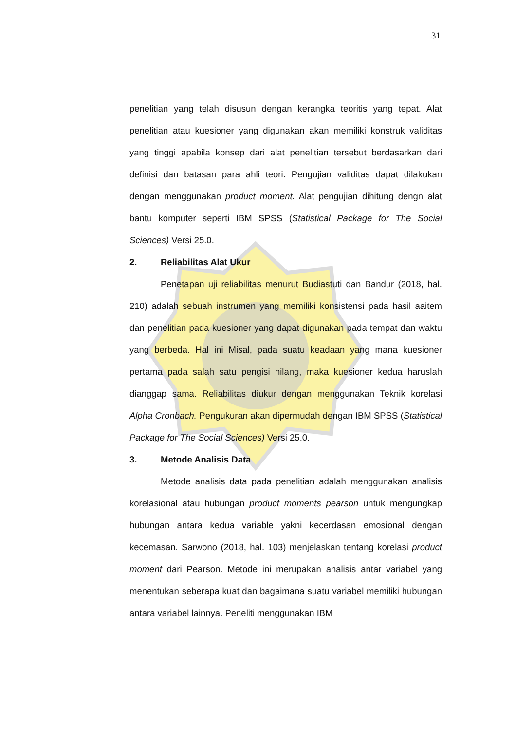31
penelitian yang telah disusun dengan kerangka teoritis yang tepat. Alat penelitian atau kuesioner yang digunakan akan memiliki konstruk validitas yang tinggi apabila konsep dari alat penelitian tersebut berdasarkan dari definisi dan batasan para ahli teori. Pengujian validitas dapat dilakukan dengan menggunakan product moment. Alat pengujian dihitung dengn alat bantu komputer seperti IBM SPSS (Statistical Package for The Social Sciences) Versi 25.0.
2. Reliabilitas Alat Ukur
Penetapan uji reliabilitas menurut Budiastuti dan Bandur (2018, hal. 210) adalah sebuah instrumen yang memiliki konsistensi pada hasil aaitem dan penelitian pada kuesioner yang dapat digunakan pada tempat dan waktu yang berbeda. Hal ini Misal, pada suatu keadaan yang mana kuesioner pertama pada salah satu pengisi hilang, maka kuesioner kedua haruslah dianggap sama. Reliabilitas diukur dengan menggunakan Teknik korelasi Alpha Cronbach. Pengukuran akan dipermudah dengan IBM SPSS (Statistical Package for The Social Sciences) Versi 25.0.
3. Metode Analisis Data
Metode analisis data pada penelitian adalah menggunakan analisis korelasional atau hubungan product moments pearson untuk mengungkap hubungan antara kedua variable yakni kecerdasan emosional dengan kecemasan. Sarwono (2018, hal. 103) menjelaskan tentang korelasi product moment dari Pearson. Metode ini merupakan analisis antar variabel yang menentukan seberapa kuat dan bagaimana suatu variabel memiliki hubungan antara variabel lainnya. Peneliti menggunakan IBM